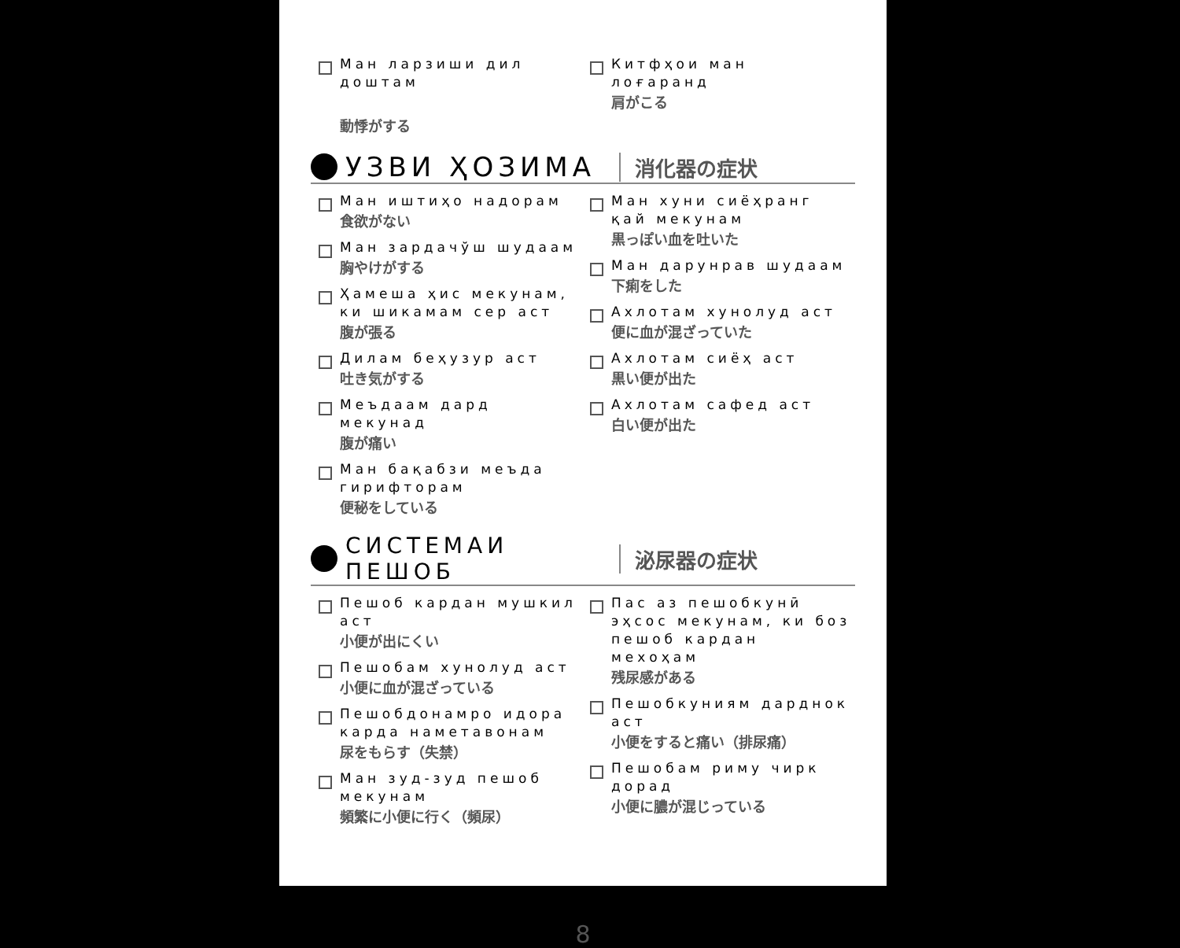Ман ларзиши дил доштам
動悸がする
Китфҳои ман лоғаранд
肩がこる
УЗВИ ҲОЗИМА
消化器の症状
Ман иштиҳо надорам
食欲がない
Ман зардачўш шудаам
胸やけがする
Ҳамеша ҳис мекунам, ки шикамам сер аст
腹が張る
Дилам беҳузур аст
吐き気がする
Меъдаам дард мекунад
腹が痛い
Ман бақабзи меъда гирифторам
便秘をしている
Ман хуни сиёҳранг қай мекунам
黒っぽい血を吐いた
Ман дарунрав шудаам
下痢をした
Ахлотам хунолуд аст
便に血が混ざっていた
Ахлотам сиёҳ аст
黒い便が出た
Ахлотам сафед аст
白い便が出た
СИСТЕМАИ ПЕШОБ 泌尿器の症状
Пешоб кардан мушкил аст
小便が出にくい
Пешобам хунолуд аст
小便に血が混ざっている
Пешобдонамро идора карда наметавонам
尿をもらす（失禁）
Ман зуд-зуд пешоб мекунам
頻繁に小便に行く（頻尿）
Пас аз пешобкунӣ эҳсос мекунам, ки боз пешоб кардан мехоҳам
残尿感がある
Пешобкуниям дарднок аст
小便をすると痛い（排尿痛）
Пешобам риму чирк дорад
小便に膿が混じっている
8